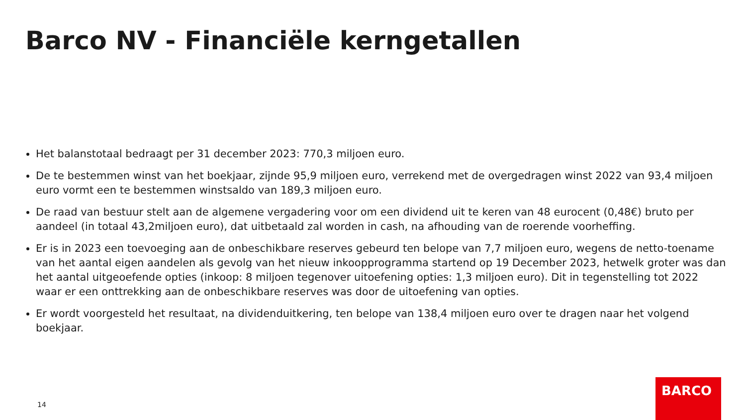Barco NV - Financiële kerngetallen
Het balanstotaal bedraagt per 31 december 2023: 770,3 miljoen euro.
De te bestemmen winst van het boekjaar, zijnde 95,9 miljoen euro, verrekend met de overgedragen winst 2022 van 93,4 miljoen euro vormt een te bestemmen winstsaldo van 189,3 miljoen euro.
De raad van bestuur stelt aan de algemene vergadering voor om een dividend uit te keren van 48 eurocent (0,48€) bruto per aandeel (in totaal 43,2miljoen euro), dat uitbetaald zal worden in cash, na afhouding van de roerende voorheffing.
Er is in 2023 een toevoeging aan de onbeschikbare reserves gebeurd ten belope van 7,7 miljoen euro, wegens de netto-toename van het aantal eigen aandelen als gevolg van het nieuw inkoopprogramma startend op 19 December 2023, hetwelk groter was dan het aantal uitgeoefende opties (inkoop: 8 miljoen tegenover uitoefening opties: 1,3 miljoen euro). Dit in tegenstelling tot 2022 waar er een onttrekking aan de onbeschikbare reserves was door de uitoefening van opties.
Er wordt voorgesteld het resultaat, na dividenduitkering, ten belope van 138,4 miljoen euro over te dragen naar het volgend boekjaar.
14
BARCO